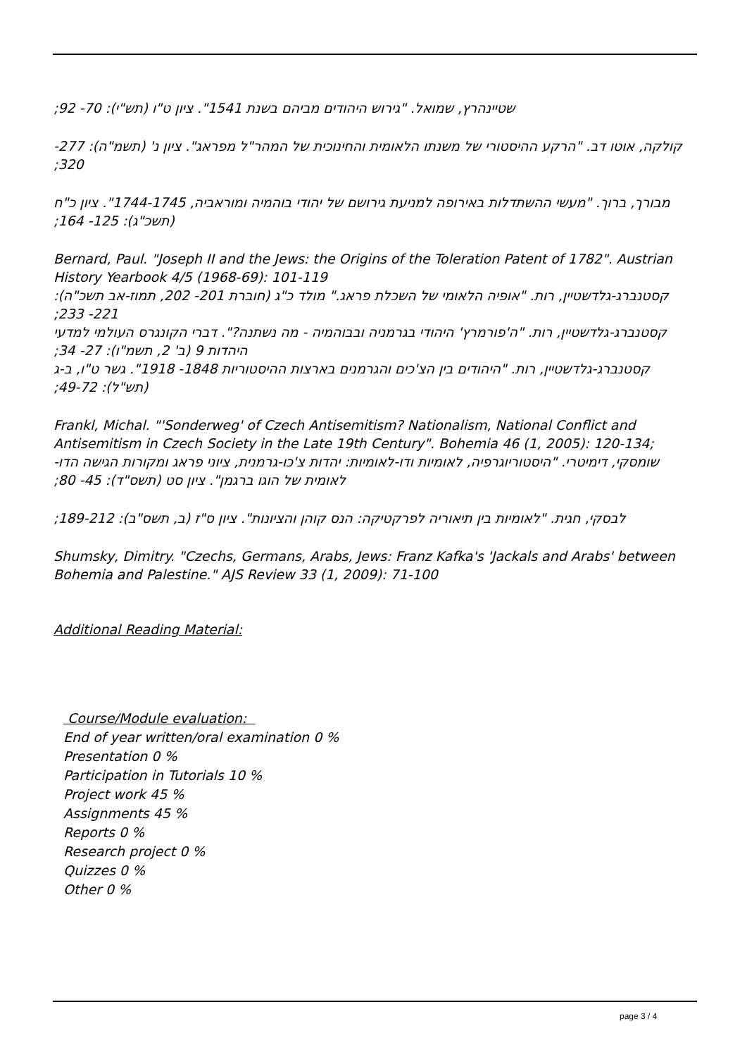שטיינהרץ, שמואל. "גירוש היהודים מביהם בשנת 1541". ציון ט"ו (תש"י): 70- 92;
קולקה, אוטו דב. "הרקע ההיסטורי של משנתו הלאומית והחינוכית של המהר"ל מפראג". ציון נ' (תשמ"ה): 277- 320;
מבורך, ברוך. "מעשי ההשתדלות באירופה למניעת גירושם של יהודי בוהמיה ומוראביה, 1744-1745". ציון כ"ח (תשכ"ג): 125- 164;
Bernard, Paul. "Joseph II and the Jews: the Origins of the Toleration Patent of 1782". Austrian History Yearbook 4/5 (1968-69): 101-119
קסטנברג-גלדשטיין, רות. "אופיה הלאומי של השכלת פראג." מולד כ"ג (חוברת 201- 202, תמוז-אב תשכ"ה): 221- 233;
קסטנברג-גלדשטיין, רות. "ה'פורמרץ' היהודי בגרמניה ובבוהמיה - מה נשתנה?". דברי הקונגרס העולמי למדעי היהדות 9 (ב' 2, תשמ"ו): 27- 34;
קסטנברג-גלדשטיין, רות. "היהודים בין הצ'כים והגרמנים בארצות ההיסטוריות 1848- 1918". גשר ט"ו, ב-ג (תש"ל): 49-72;
Frankl, Michal. "'Sonderweg' of Czech Antisemitism? Nationalism, National Conflict and Antisemitism in Czech Society in the Late 19th Century". Bohemia 46 (1, 2005): 120-134;
שומסקי, דימיטרי. "היסטוריוגרפיה, לאומיות ודו-לאומיות: יהדות צ'כו-גרמנית, ציוני פראג ומקורות הגישה הדו-לאומית של הוגו ברגמן". ציון סט (תשס"ד): 45- 80;
לבסקי, חגית. "לאומיות בין תיאוריה לפרקטיקה: הנס קוהן והציונות". ציון ס"ז (ב, תשס"ב): 189-212;
Shumsky, Dimitry. "Czechs, Germans, Arabs, Jews: Franz Kafka's 'Jackals and Arabs' between Bohemia and Palestine." AJS Review 33 (1, 2009): 71-100
Additional Reading Material:
Course/Module evaluation:
End of year written/oral examination 0 %
Presentation 0 %
Participation in Tutorials 10 %
Project work 45 %
Assignments 45 %
Reports 0 %
Research project 0 %
Quizzes 0 %
Other 0 %
page 3 / 4